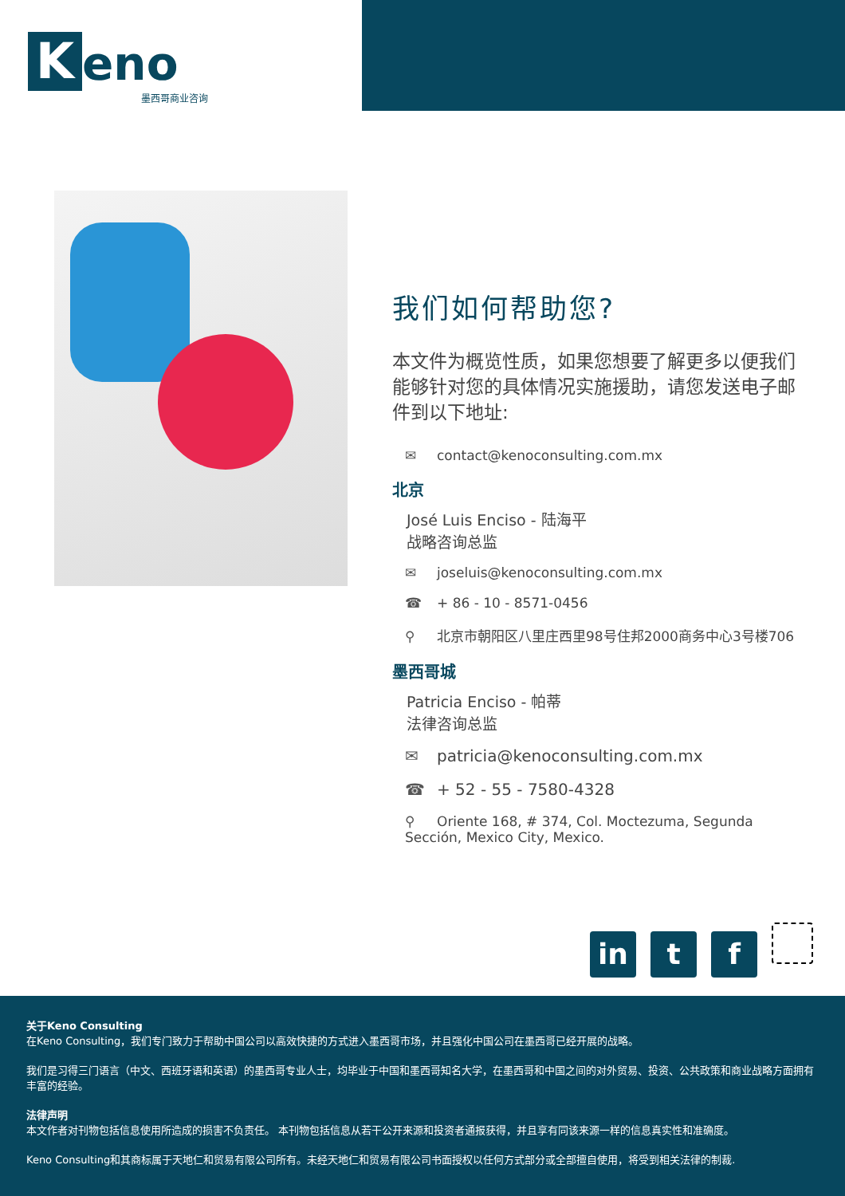Keno
墨西哥商业咨询
我们如何帮助您?
本文件为概览性质，如果您想要了解更多以便我们能够针对您的具体情况实施援助，请您发送电子邮件到以下地址:
✉ contact@kenoconsulting.com.mx
北京
José Luis Enciso - 陆海平
战略咨询总监
✉ joseluis@kenoconsulting.com.mx
☎ + 86 - 10 - 8571-0456
⚲ 北京市朝阳区八里庄西里98号住邦2000商务中心3号楼706
墨西哥城
Patricia Enciso - 帕蒂
法律咨询总监
✉ patricia@kenoconsulting.com.mx
☎ + 52 - 55 - 7580-4328
⚲ Oriente 168, # 374, Col. Moctezuma, Segunda Sección, Mexico City, Mexico.
in t f
关于Keno Consulting
在Keno Consulting，我们专门致力于帮助中国公司以高效快捷的方式进入墨西哥市场，并且强化中国公司在墨西哥已经开展的战略。
我们是习得三门语言（中文、西班牙语和英语）的墨西哥专业人士，均毕业于中国和墨西哥知名大学，在墨西哥和中国之间的对外贸易、投资、公共政策和商业战略方面拥有丰富的经验。
法律声明
本文作者对刊物包括信息使用所造成的损害不负责任。 本刊物包括信息从若干公开来源和投资者通报获得，并且享有同该来源一样的信息真实性和准确度。
Keno Consulting和其商标属于天地仁和贸易有限公司所有。未经天地仁和贸易有限公司书面授权以任何方式部分或全部擅自使用，将受到相关法律的制裁.